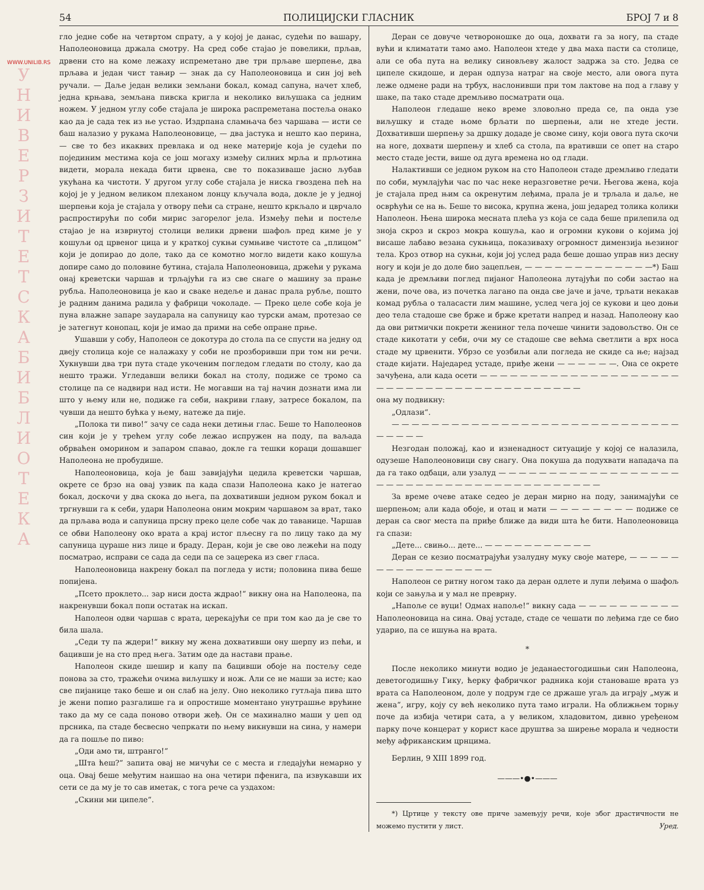WWW.UNILIB.RS
У Н И В Е Р З И Т Е Т С К А Б И Б Л И О Т Е К А
54 ПОЛИЦИЈСКИ ГЛАСНИК БРОЈ 7 и 8
гло једне собе на четвртом спрату, а у којој је данас, судећи по вашару, Наполеоновица држала смотру. На сред собе стајао је повелики, прљав, дрвени сто на коме лежаху испреметано две три прљаве шерпење, два прљава и један чист тањир — знак да су Наполеоновица и син јој већ ручали. — Даље један велики земљани бокал, комад сапуна, начет хлеб, једна крњава, земљана пивска кригла и неколико виљушака са једним ножем. У једном углу собе стајала је широка распреметана постеља онако као да је сада тек из ње устао. Издрпана сламњача без чаршава — исти се баш налазио у рукама Наполеоновице, — два јастука и нешто као перина, — све то без икаквих превлака и од неке материје која је судећи по појединим местима која се још могаху између силних мрља и прљотина видети, морала некада бити црвена, све то показиваше јасно љубав укућана ка чистоти. У другом углу собе стајала је ниска гвоздена пећ на којој је у једном великом плеханом лонцу кључала вода, докле је у једној шерпењи која је стајала у отвору пећи са стране, нешто кркљало и цврчало распростирући по соби мирис загорелог јела. Између пећи и постеље стајао је на изврнутој столици велики дрвени шафољ пред киме је у кошуљи од црвеног цица и у краткој сукњи сумњиве чистоте са „плицом“ који је допирао до доле, тако да се комотно могло видети како кошуља допире само до половине бутина, стајала Наполеоновица, држећи у рукама онај креветски чаршав и трљајући га из све снаге о машину за прање рубља. Наполеоновица је као и сваке недеље и данас прала рубље, пошто је радним данима радила у фабрици чоколаде. — Преко целе собе која је пуна влажне запаре заударала на сапуницу као турски амам, протезао се је затегнут конопац, који је имао да прими на себе опране прње.
Ушавши у собу, Наполеон се докотура до стола па се спусти на једну од двеју столица које се налажаху у соби не прозборивши при том ни речи. Хукнувши два три пута стаде укоченим погледом гледати по столу, као да нешто тражи. Угледавши велики бокал на столу, подиже се тромо са столице па се надвири над исти. Не могавши на тај начин дознати има ли што у њему или не, подиже га себи, накриви главу, затресе бокалом, па чувши да нешто бућка у њему, натеже да пије.
„Полока ти пиво!“ зачу се сада неки детињи глас. Беше то Наполеонов син који је у трећем углу собе лежао испружен на поду, па ваљада обрваћен оморином и запаром спавао, докле га тешки кораци дошавшег Наполеона не пробудише.
Наполеоновица, која је баш завијајући цедила креветски чаршав, окрете се брзо на овај узвик па када спази Наполеона како је натегао бокал, доскочи у два скока до њега, па дохвативши једном руком бокал и тргнувши га к себи, удари Наполеона оним мокрим чаршавом за врат, тако да прљава вода и сапуница прсну преко целе собе чак до таванице. Чаршав се обви Наполеону око врата а крај истог пљесну га по лицу тако да му сапуница цураше низ лице и браду. Деран, који је све ово лежећи на поду посматрао, исправи се сада да седи па се зацерека из свег гласа.
Наполеоновица накрену бокал па погледа у исти; половина пива беше попијена.
„Псето проклето... зар ниси доста ждрао!“ викну она на Наполеона, па накренувши бокал попи остатак на искап.
Наполеон одви чаршав с врата, церекајући се при том као да је све то била шала.
„Седи ту па ждери!“ викну му жена дохвативши ону шерпу из пећи, и бацивши је на сто пред њега. Затим оде да настави прање.
Наполеон скиде шешир и капу па бацивши обоје на постељу седе понова за сто, тражећи очима виљушку и нож. Али се не маши за исте; као све пијанице тако беше и он слаб на јелу. Оно неколико гутљаја пива што је жени попио разгалише га и опростише моментано унутрашње врућине тако да му се сада поново отвори жеђ. Он се махинално маши у џеп од прсника, па стаде бесвесно чепркати по њему викнувши на сина, у намери да га пошље по пиво:
„Оди амо ти, штранго!“
„Шта ћеш?“ запита овај не мичући се с места и гледајући немарно у оца. Овај беше међутим наишао на она четири пфенига, па извукавши их сети се да му је то сав иметак, с тога рече са уздахом:
„Скини ми ципеле“.
Деран се довуче четвороношке до оца, дохвати га за ногу, па стаде вући и климатати тамо амо. Наполеон хтеде у два маха пасти са столице, али се оба пута на велику синовљеву жалост задржа за сто. Једва се ципеле скидоше, и деран одпуза натраг на своје место, али овога пута леже одмене ради на трбух, наслонивши при том лактове на под а главу у шаке, па тако стаде дремљиво посматрати оца.
Наполеон гледаше неко време зловољно преда се, па онда узе виљушку и стаде њоме брљати по шерпењи, али не хтеде јести. Дохвативши шерпењу за дршку додаде је своме сину, који овога пута скочи на ноге, дохвати шерпењу и хлеб са стола, па вративши се опет на старо место стаде јести, више од дуга времена но од глади.
Налактивши се једном руком на сто Наполеон стаде дремљиво гледати по соби, мумлајући час по час неке неразговетне речи. Његова жена, која је стајала пред њим са окренутим леђима, прала је и трљала и даље, не осврћући се на њ. Беше то висока, крупна жена, још једаред толика колики Наполеон. Њена широка меснатa плећа уз која се сада беше прилепила од зноја скроз и скроз мокра кошуља, као и огромни кукови о којима јој висаше лабаво везана сукњица, показиваху огромност димензија њезиног тела. Кроз отвор на сукњи, који јој услед рада беше дошао управ низ десну ногу и који је до доле био зацепљен, — — — — — — — — — — — — —*) Баш када је дремљиви поглед пијаног Наполеона лутајући по соби застао на жени, поче ова, из почетка лагано па онда све јаче и јаче, трљати некакав комад рубља о таласасти лим машине, услед чега јој се кукови и цео доњи део тела стадоше све брже и брже кретати напред и назад. Наполеону као да ови ритмички покрети жениног тела почеше чинити задовољство. Он се стаде кикотати у себи, очи му се стадоше све већма светлити а врх носа стаде му црвенити. Убрзо се уозбиљи али погледа не скиде са ње; најзад стаде кијати. Наједаред устаде, приђе жени — — — — — —. Она се окрете зачуђена, али када осети — — — — — — — — — — — — — — — — — — — — — — — — — — — — — — — — — — — — — — — — —
она му подвикну:
„Одлази“.
— — — — — — — — — — — — — — — — — — — — — — — — — — — — — — — — — —
Незгодан положај, као и изненадност ситуације у којој се налазила, одузеше Наполеоновици сву снагу. Она покуша да подухвати нападача па да га тако одбаци, али узалуд — — — — — — — — — — — — — — — — — — — — — — — — — — — — — — — — — — — — — — — — —
За време очеве атаке седео је деран мирно на поду, занимајући се шерпењом; али када обоје, и отац и мати — — — — — — — — подиже се деран са свог места па приђе ближе да види шта ће бити. Наполеоновица га спази:
„Дете... свињо... дете... — — — — — — — — — — —
Деран се кезио посматрајући узалудну муку своје матере, — — — — — — — — — — — — — — — — —
Наполеон се ритну ногом тако да деран одлете и лупи леђима о шафољ који се зањуља и у мал не преврну.
„Напоље се вуци! Одмах напоље!“ викну сада — — — — — — — — — — Наполеоновица на сина. Овај устаде, стаде се чешати по леђима где се био ударио, па се ишуња на врата.
*
После неколико минути водио је једанаестогодишњи син Наполеона, деветогодишњу Гику, ћерку фабричког радника који становаше врата уз врата са Наполеоном, доле у подрум где се држаше угаљ да играју „муж и жена“, игру, коју су већ неколико пута тамо играли. На оближњем торњу поче да избија четири сата, а у великом, хладовитом, дивно уређеном парку поче концерат у корист касе друштва за ширење морала и чедности међу африканским црнцима.
Берлин, 9 XIII 1899 год.
———•●•———
*) Цртице у тексту ове приче замењују речи, које због драстичности не можемо пустити у лист. Уред.